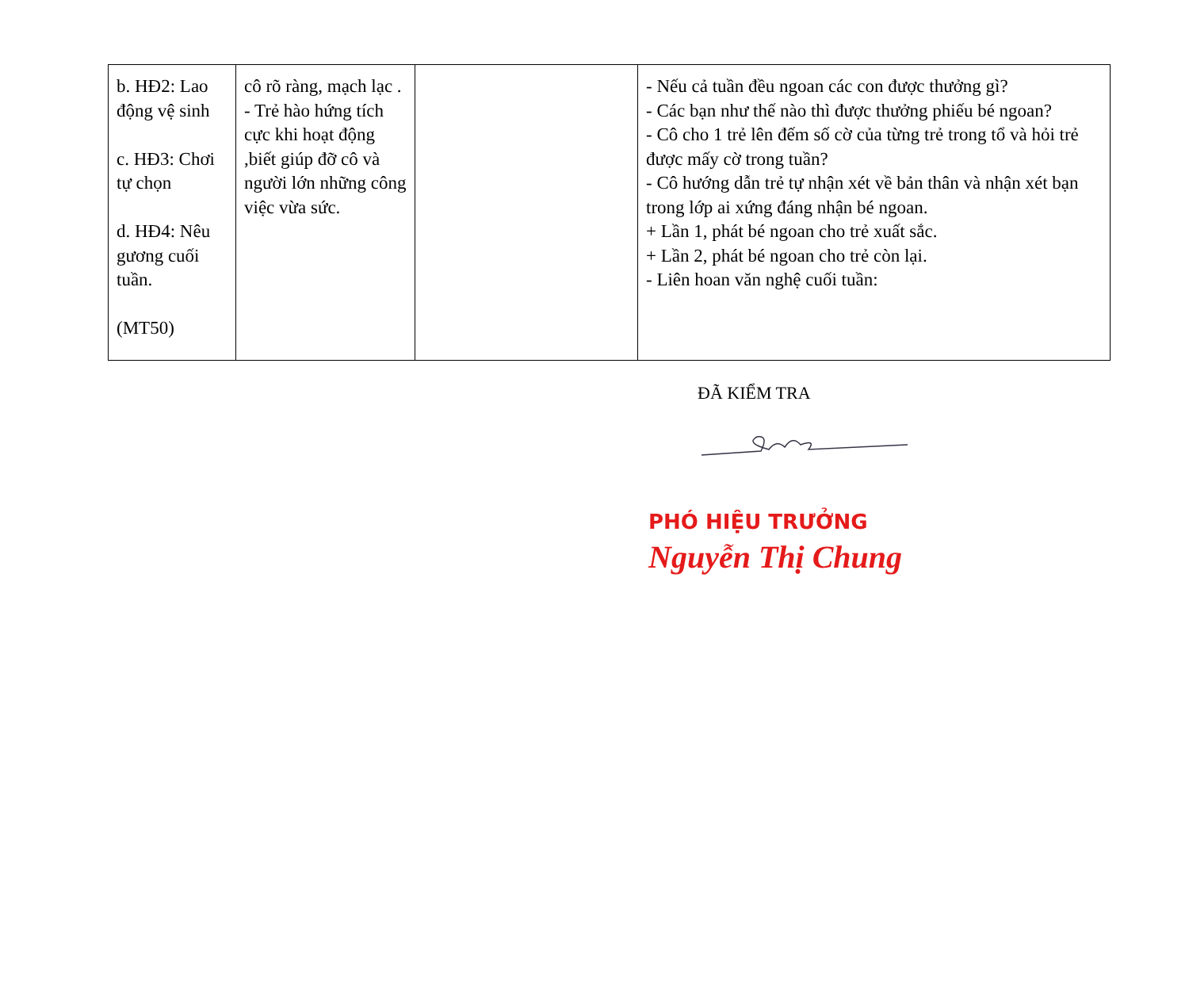| b. HĐ2: Lao động vệ sinh c. HĐ3: Chơi tự chọn d. HĐ4: Nêu gương cuối tuần. (MT50) | cô rõ ràng, mạch lạc . - Trẻ hào hứng tích cực khi hoạt động ,biết giúp đỡ cô và người lớn những công việc vừa sức. | | - Nếu cả tuần đều ngoan các con được thưởng gì? - Các bạn như thế nào thì được thưởng phiếu bé ngoan? - Cô cho 1 trẻ lên đếm số cờ của từng trẻ trong tổ và hỏi trẻ được mấy cờ trong tuần? - Cô hướng dẫn trẻ tự nhận xét về bản thân và nhận xét bạn trong lớp ai xứng đáng nhận bé ngoan. + Lần 1, phát bé ngoan cho trẻ xuất sắc. + Lần 2, phát bé ngoan cho trẻ còn lại. - Liên hoan văn nghệ cuối tuần: |
ĐÃ KIỂM TRA
PHÓ HIỆU TRƯỞNG
Nguyễn Thị Chung